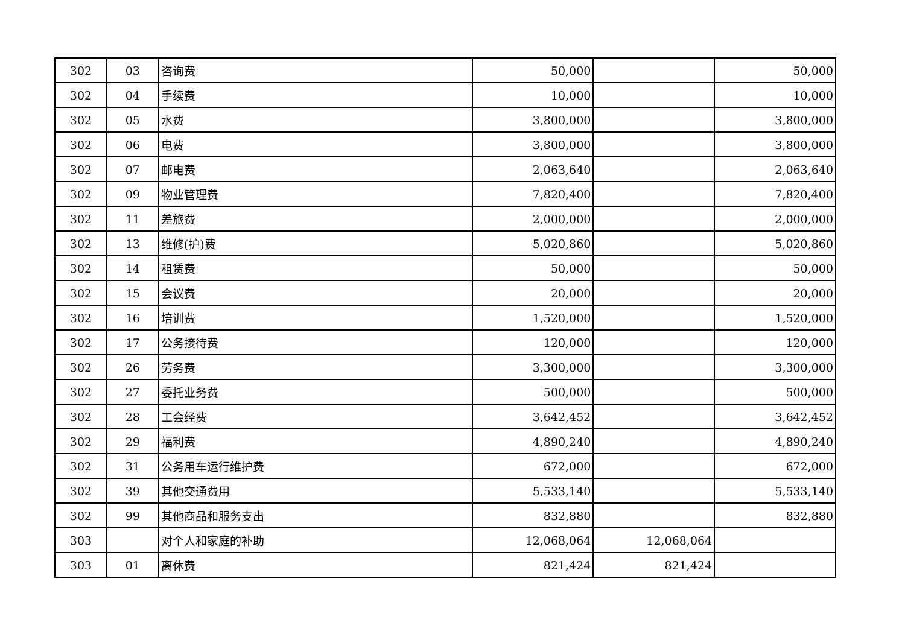| 302 | 03 | 咨询费 | 50,000 | | 50,000 |
| 302 | 04 | 手续费 | 10,000 | | 10,000 |
| 302 | 05 | 水费 | 3,800,000 | | 3,800,000 |
| 302 | 06 | 电费 | 3,800,000 | | 3,800,000 |
| 302 | 07 | 邮电费 | 2,063,640 | | 2,063,640 |
| 302 | 09 | 物业管理费 | 7,820,400 | | 7,820,400 |
| 302 | 11 | 差旅费 | 2,000,000 | | 2,000,000 |
| 302 | 13 | 维修(护)费 | 5,020,860 | | 5,020,860 |
| 302 | 14 | 租赁费 | 50,000 | | 50,000 |
| 302 | 15 | 会议费 | 20,000 | | 20,000 |
| 302 | 16 | 培训费 | 1,520,000 | | 1,520,000 |
| 302 | 17 | 公务接待费 | 120,000 | | 120,000 |
| 302 | 26 | 劳务费 | 3,300,000 | | 3,300,000 |
| 302 | 27 | 委托业务费 | 500,000 | | 500,000 |
| 302 | 28 | 工会经费 | 3,642,452 | | 3,642,452 |
| 302 | 29 | 福利费 | 4,890,240 | | 4,890,240 |
| 302 | 31 | 公务用车运行维护费 | 672,000 | | 672,000 |
| 302 | 39 | 其他交通费用 | 5,533,140 | | 5,533,140 |
| 302 | 99 | 其他商品和服务支出 | 832,880 | | 832,880 |
| 303 | | 对个人和家庭的补助 | 12,068,064 | 12,068,064 | |
| 303 | 01 | 离休费 | 821,424 | 821,424 | |